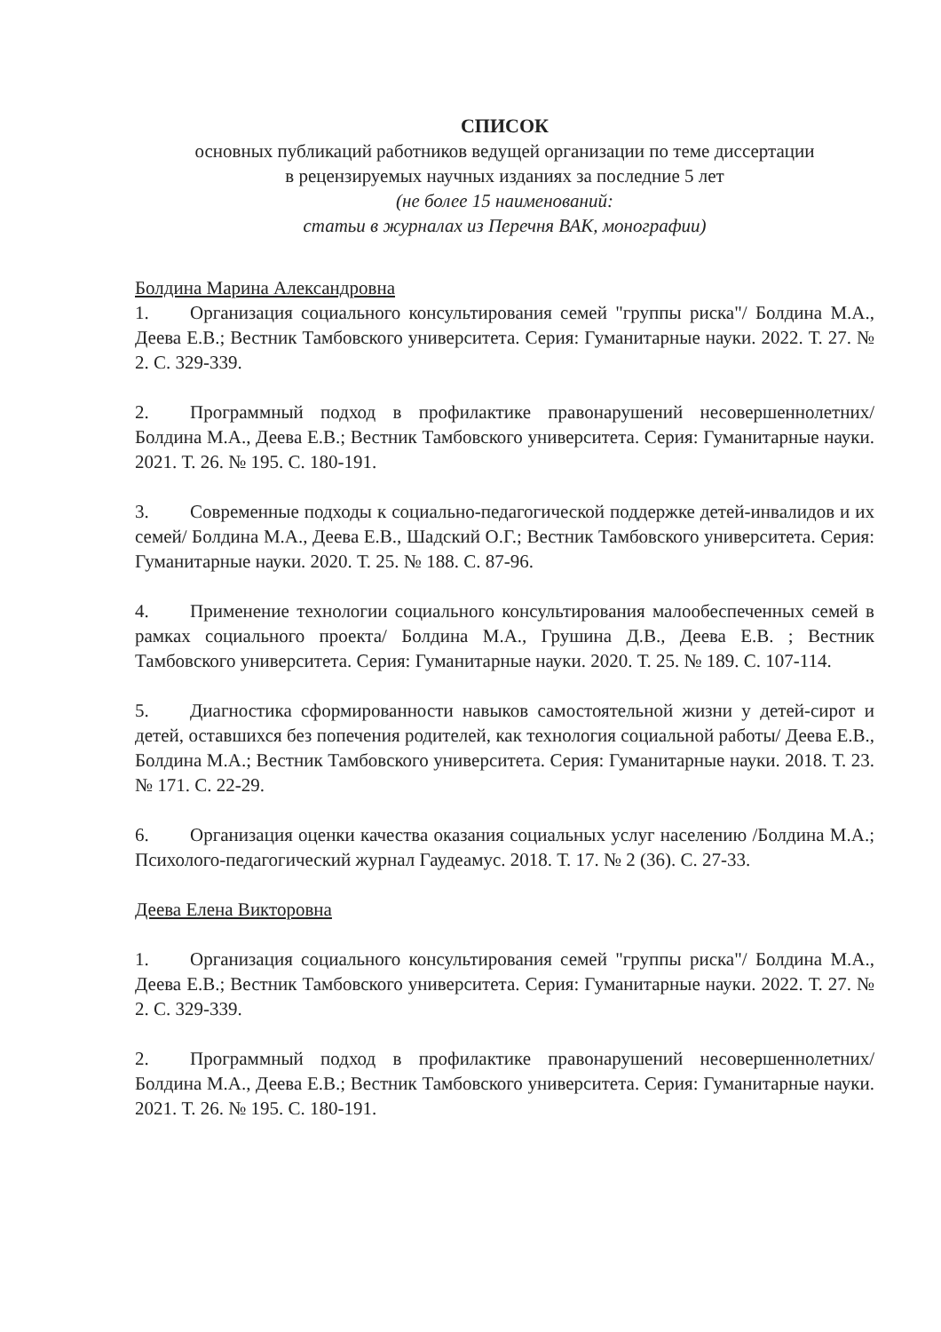СПИСОК
основных публикаций работников ведущей организации по теме диссертации
в рецензируемых научных изданиях за последние 5 лет
(не более 15 наименований:
статьи в журналах из Перечня ВАК, монографии)
Болдина Марина Александровна
1. Организация социального консультирования семей "группы риска"/ Болдина М.А., Деева Е.В.; Вестник Тамбовского университета. Серия: Гуманитарные науки. 2022. Т. 27. № 2. С. 329-339.
2. Программный подход в профилактике правонарушений несовершеннолетних/ Болдина М.А., Деева Е.В.; Вестник Тамбовского университета. Серия: Гуманитарные науки. 2021. Т. 26. № 195. С. 180-191.
3. Современные подходы к социально-педагогической поддержке детей-инвалидов и их семей/ Болдина М.А., Деева Е.В., Шадский О.Г.; Вестник Тамбовского университета. Серия: Гуманитарные науки. 2020. Т. 25. № 188. С. 87-96.
4. Применение технологии социального консультирования малообеспеченных семей в рамках социального проекта/ Болдина М.А., Грушина Д.В., Деева Е.В. ; Вестник Тамбовского университета. Серия: Гуманитарные науки. 2020. Т. 25. № 189. С. 107-114.
5. Диагностика сформированности навыков самостоятельной жизни у детей-сирот и детей, оставшихся без попечения родителей, как технология социальной работы/ Деева Е.В., Болдина М.А.; Вестник Тамбовского университета. Серия: Гуманитарные науки. 2018. Т. 23. № 171. С. 22-29.
6. Организация оценки качества оказания социальных услуг населению /Болдина М.А.; Психолого-педагогический журнал Гаудеамус. 2018. Т. 17. № 2 (36). С. 27-33.
Деева Елена Викторовна
1. Организация социального консультирования семей "группы риска"/ Болдина М.А., Деева Е.В.; Вестник Тамбовского университета. Серия: Гуманитарные науки. 2022. Т. 27. № 2. С. 329-339.
2. Программный подход в профилактике правонарушений несовершеннолетних/ Болдина М.А., Деева Е.В.; Вестник Тамбовского университета. Серия: Гуманитарные науки. 2021. Т. 26. № 195. С. 180-191.